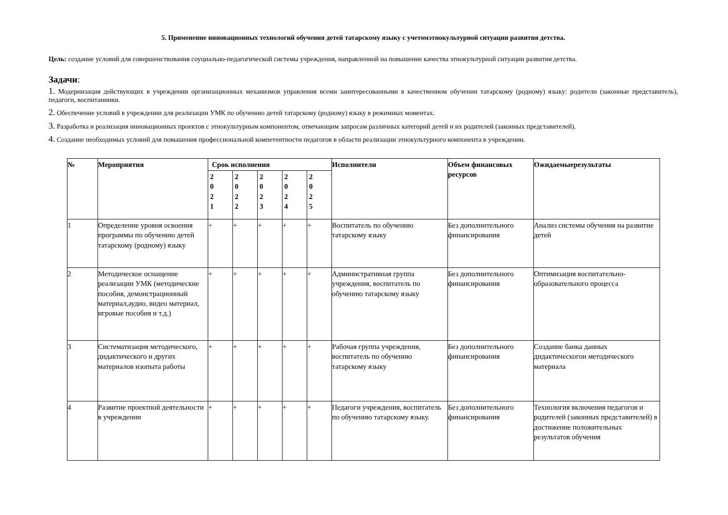5. Применение инновационных технологий обучения детей татарскому языку с учетомэтнокультурной ситуации развития детства.
Цель: создание условий для совершенствования соуциально-педагогической системы учреждения, направленной на повышение качества этнокультурной ситуации развития детства.
Задачи:
1. Модернизация действующих в учреждении организационных механизмов управления всеми заинтересованными в качественном обучении татарскому (родному) языку: родители (законные представитель), педагоги, воспитанники.
2. Обеспечение условий в учреждении для реализации УМК по обучению детей татарскому (родному) языку в режимных моментах.
3. Разработка и реализация инновационных проектов с этнокультурным компонентом, отвечающим запросам различных категорий детей и их родителей (законных представителей).
4. Создание необходимых условий для повышения профессиональной компетентности педагогов в области реализации этнокультурного компонента в учреждении.
| № | Мероприятия | Срок исполнения | | | | | Исполнители | Объем финансовых ресурсов | Ожидаемыерезультаты |
| --- | --- | --- | --- | --- | --- | --- | --- | --- | --- |
| | | 2 0 2 1 | 2 0 2 2 | 2 0 2 3 | 2 0 2 4 | 2 0 2 5 | | | |
| 1 | Определение уровня освоения программы по обучению детей татарскому (родному) языку | + | + | + | + | + | Воспитатель по обучению татарскому языку | Без дополнительного финансирования | Анализ системы обучения на развитие детей |
| 2 | Методическое оснащение реализации УМК (методические пособия, демонстрационный материал,аудио, видео материал, игровые пособия и т.д.) | + | + | + | + | + | Административная группа учреждения, воспитатель по обучению татарскому языку | Без дополнительного финансирования | Оптимизация воспитательно-образовательного процесса |
| 3 | Систематизация методического, дидактического и других материалов изопыта работы | + | + | + | + | + | Рабочая группа учреждения, воспитатель по обучению татарскому языку | Без дополнительного финансирования | Создание банка данных дидактическогои методического материала |
| 4 | Развитие проектной деятельности в учреждении | + | + | + | + | + | Педагоги учреждения, воспитатель по обучению татарскому языку. | Без дополнительного финансирования | Технология включения педагогов и родителей (законных представителей) в достижение положительных результатов обучения |